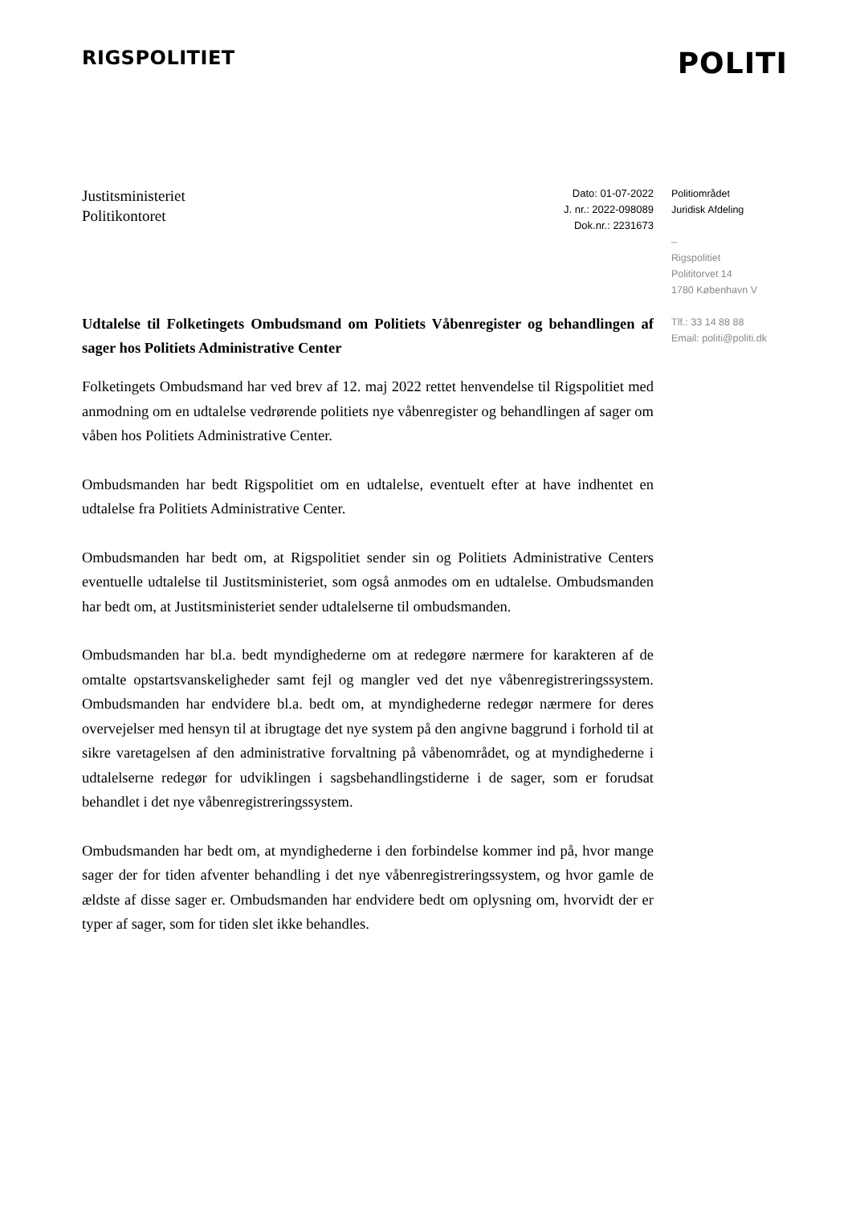RIGSPOLITIET
POLITI
Justitsministeriet
Politikontoret
Dato: 01-07-2022
J. nr.: 2022-098089
Dok.nr.: 2231673
Politiområdet
Juridisk Afdeling
–
Rigspolitiet
Polititorvet 14
1780 København V
Tlf.: 33 14 88 88
Email: politi@politi.dk
Udtalelse til Folketingets Ombudsmand om Politiets Våbenregister og behandlingen af sager hos Politiets Administrative Center
Folketingets Ombudsmand har ved brev af 12. maj 2022 rettet henvendelse til Rigspolitiet med anmodning om en udtalelse vedrørende politiets nye våbenregister og behandlingen af sager om våben hos Politiets Administrative Center.
Ombudsmanden har bedt Rigspolitiet om en udtalelse, eventuelt efter at have indhentet en udtalelse fra Politiets Administrative Center.
Ombudsmanden har bedt om, at Rigspolitiet sender sin og Politiets Administrative Centers eventuelle udtalelse til Justitsministeriet, som også anmodes om en udtalelse. Ombudsmanden har bedt om, at Justitsministeriet sender udtalelserne til ombudsmanden.
Ombudsmanden har bl.a. bedt myndighederne om at redegøre nærmere for karakteren af de omtalte opstartsvanskeligheder samt fejl og mangler ved det nye våbenregistreringssystem. Ombudsmanden har endvidere bl.a. bedt om, at myndighederne redegør nærmere for deres overvejelser med hensyn til at ibrugtage det nye system på den angivne baggrund i forhold til at sikre varetagelsen af den administrative forvaltning på våbenområdet, og at myndighederne i udtalelserne redegør for udviklingen i sagsbehandlingstiderne i de sager, som er forudsat behandlet i det nye våbenregistreringssystem.
Ombudsmanden har bedt om, at myndighederne i den forbindelse kommer ind på, hvor mange sager der for tiden afventer behandling i det nye våbenregistreringssystem, og hvor gamle de ældste af disse sager er. Ombudsmanden har endvidere bedt om oplysning om, hvorvidt der er typer af sager, som for tiden slet ikke behandles.